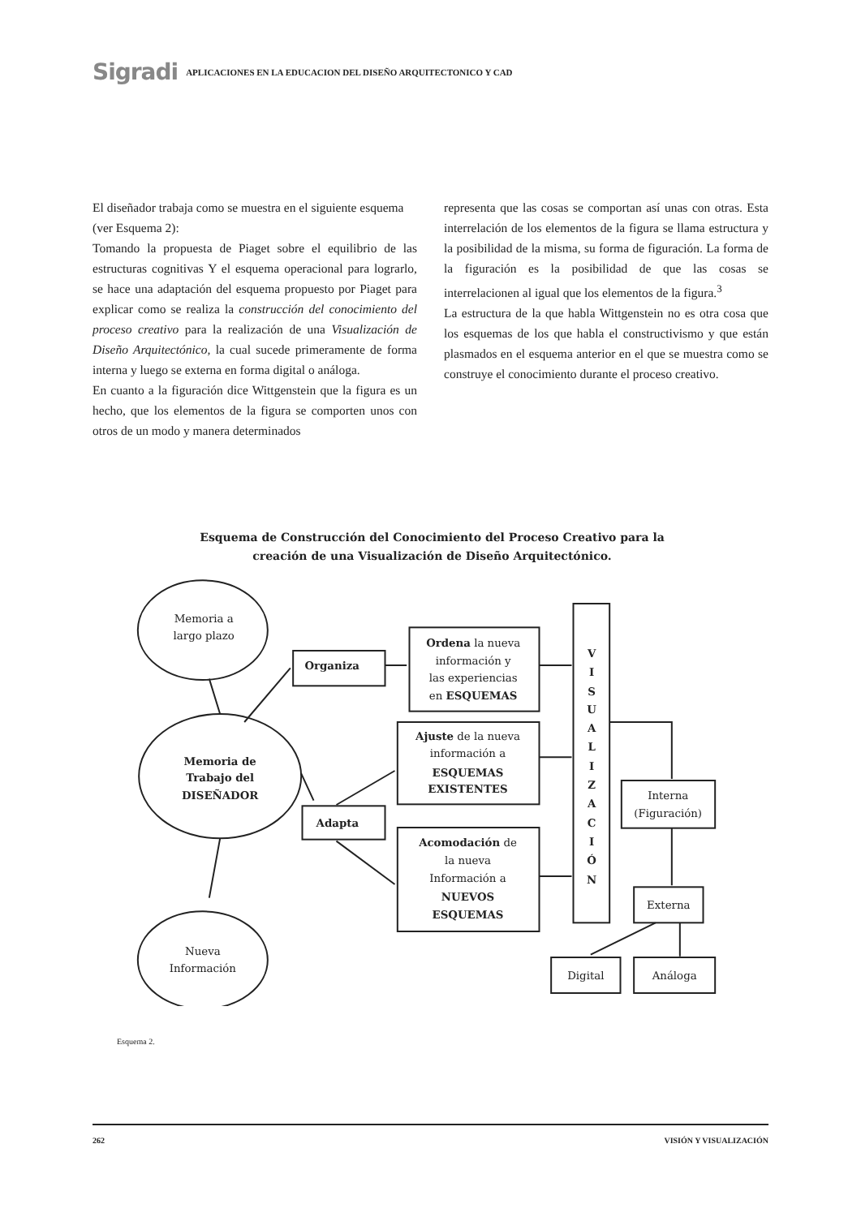Sigradi APLICACIONES EN LA EDUCACION DEL DISEÑO ARQUITECTONICO Y CAD
El diseñador trabaja como se muestra en el siguiente esquema (ver Esquema 2):
Tomando la propuesta de Piaget sobre el equilibrio de las estructuras cognitivas Y el esquema operacional para lograrlo, se hace una adaptación del esquema propuesto por Piaget para explicar como se realiza la construcción del conocimiento del proceso creativo para la realización de una Visualización de Diseño Arquitectónico, la cual sucede primeramente de forma interna y luego se externa en forma digital o análoga.
En cuanto a la figuración dice Wittgenstein que la figura es un hecho, que los elementos de la figura se comporten unos con otros de un modo y manera determinados
representa que las cosas se comportan así unas con otras. Esta interrelación de los elementos de la figura se llama estructura y la posibilidad de la misma, su forma de figuración. La forma de la figuración es la posibilidad de que las cosas se interrelacionen al igual que los elementos de la figura.<sup>3</sup>
La estructura de la que habla Wittgenstein no es otra cosa que los esquemas de los que habla el constructivismo y que están plasmados en el esquema anterior en el que se muestra como se construye el conocimiento durante el proceso creativo.
Esquema de Construcción del Conocimiento del Proceso Creativo para la
creación de una Visualización de Diseño Arquitectónico.
Memoria a
largo plazo
Memoria de
Trabajo del
DISEÑADOR
Nueva
Información
Organiza
Ordena la nueva
información y
las experiencias
en ESQUEMAS
Ajuste de la nueva
información a
ESQUEMAS
EXISTENTES
Adapta
Acomodación de
la nueva
Información a
NUEVOS
ESQUEMAS
V
I
S
U
A
L
I
Z
A
C
I
Ó
N
Interna
(Figuración)
Externa
Digital
Análoga
Esquema 2.
262 VISIÓN Y VISUALIZACIÓN